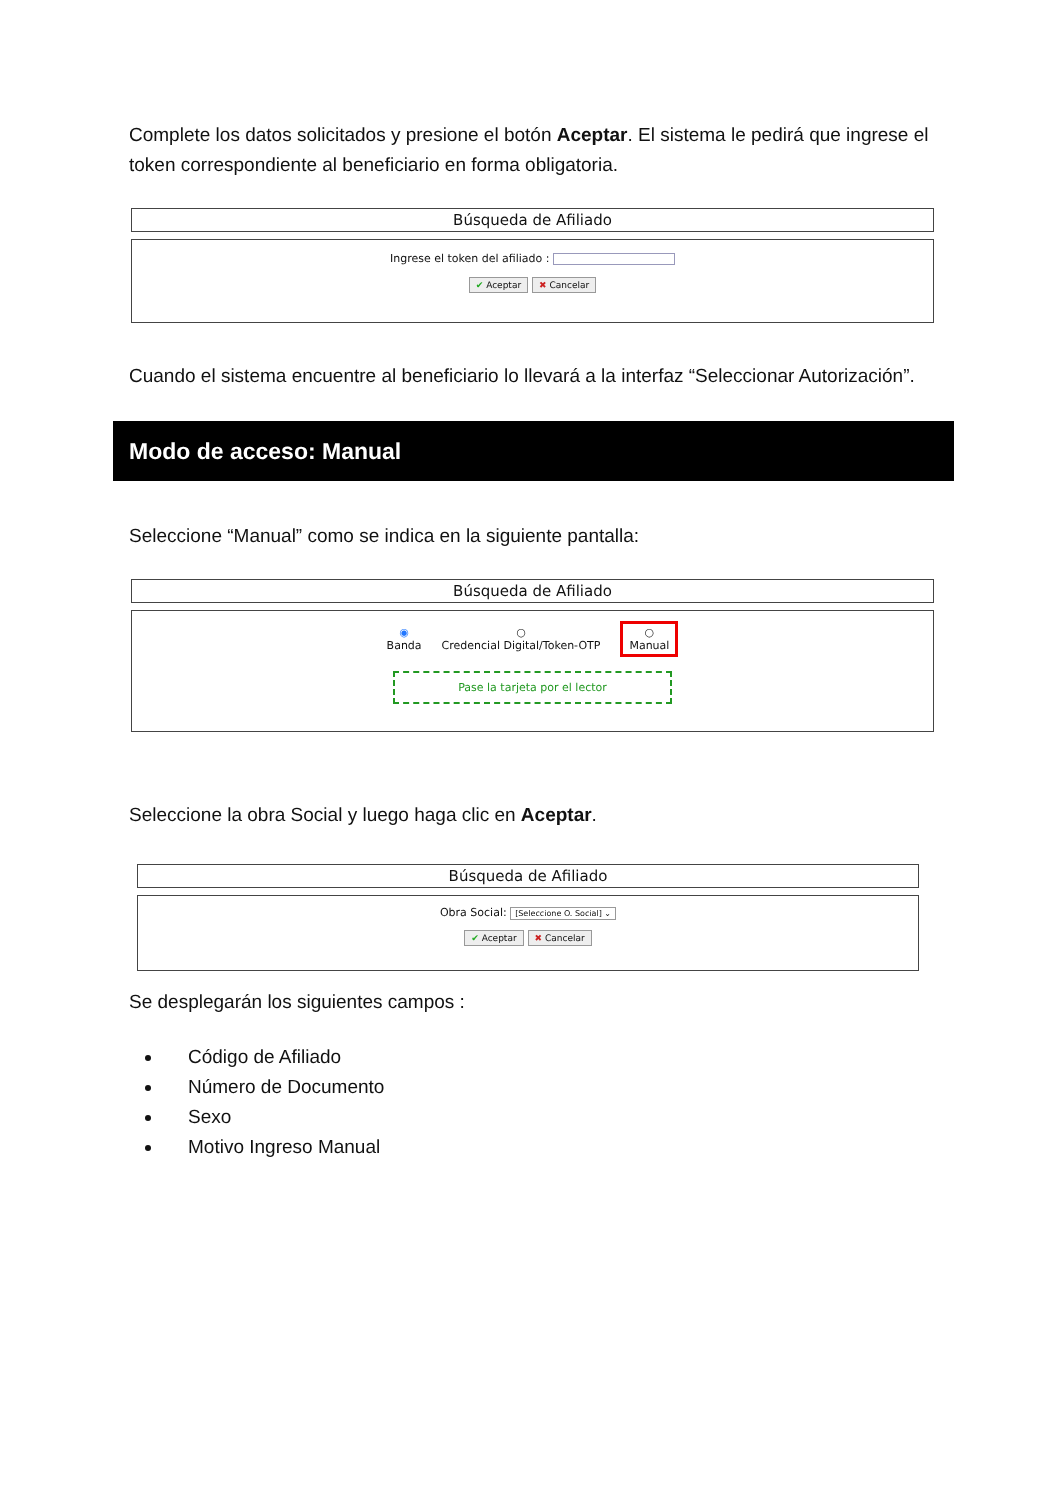Complete los datos solicitados y presione el botón Aceptar. El sistema le pedirá que ingrese el token correspondiente al beneficiario en forma obligatoria.
Búsqueda de Afiliado
Ingrese el token del afiliado :
✔ Aceptar ✖ Cancelar
Cuando el sistema encuentre al beneficiario lo llevará a la interfaz “Seleccionar Autorización”.
Modo de acceso: Manual
Seleccione “Manual” como se indica en la siguiente pantalla:
Búsqueda de Afiliado
◉
Banda
○
Credencial Digital/Token-OTP
○
Manual
Pase la tarjeta por el lector
Seleccione la obra Social y luego haga clic en Aceptar.
Búsqueda de Afiliado
Obra Social: [Seleccione O. Social] ⌄
✔ Aceptar ✖ Cancelar
Se desplegarán los siguientes campos :
Código de Afiliado
Número de Documento
Sexo
Motivo Ingreso Manual